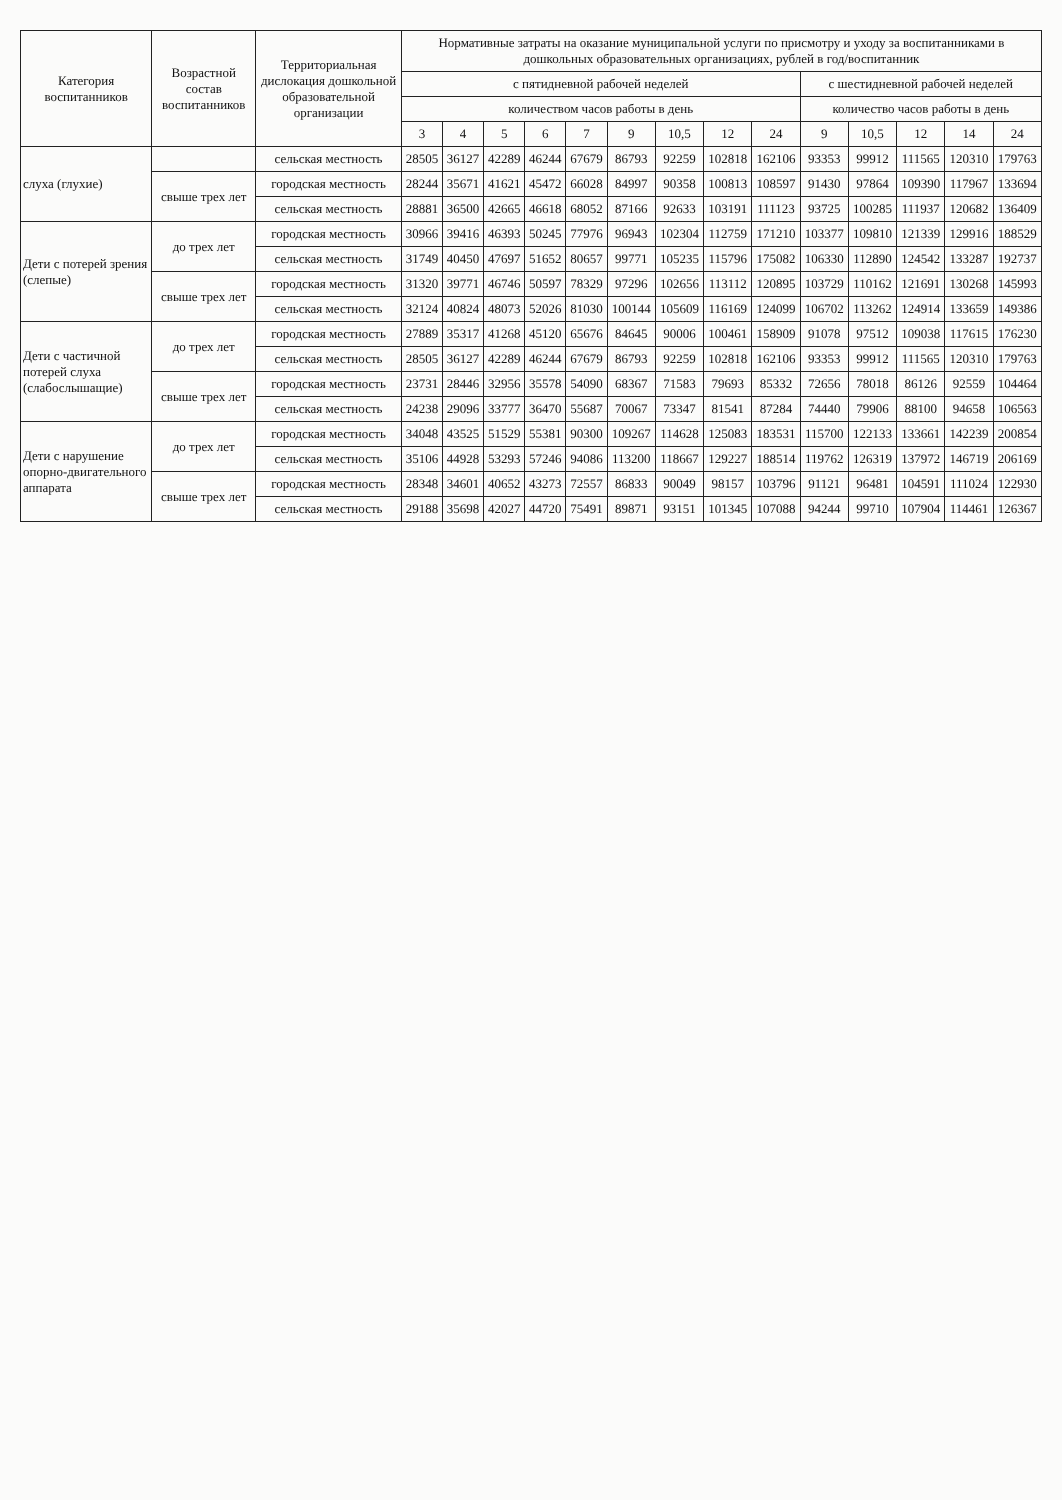| Категория воспитанников | Возрастной состав воспитанников | Территориальная дислокация дошкольной образовательной организации | Нормативные затраты на оказание муниципальной услуги по присмотру и уходу за воспитанниками в дошкольных образовательных организациях, рублей в год/воспитанник | | | | | | | | | | | | | |
| --- | --- | --- | --- | --- | --- | --- | --- | --- | --- | --- | --- | --- | --- | --- | --- | --- |
| | | | с пятидневной рабочей неделей | | | | | | | | | с шестидневной рабочей неделей | | | | |
| | | | количеством часов работы в день | | | | | | | | | количество часов работы в день | | | | |
| | | | 3 | 4 | 5 | 6 | 7 | 9 | 10,5 | 12 | 24 | 9 | 10,5 | 12 | 14 | 24 |
| слуха (глухие) | | сельская местность | 28505 | 36127 | 42289 | 46244 | 67679 | 86793 | 92259 | 102818 | 162106 | 93353 | 99912 | 111565 | 120310 | 179763 |
| | свыше трех лет | городская местность | 28244 | 35671 | 41621 | 45472 | 66028 | 84997 | 90358 | 100813 | 108597 | 91430 | 97864 | 109390 | 117967 | 133694 |
| | | сельская местность | 28881 | 36500 | 42665 | 46618 | 68052 | 87166 | 92633 | 103191 | 111123 | 93725 | 100285 | 111937 | 120682 | 136409 |
| Дети с потерей зрения (слепые) | до трех лет | городская местность | 30966 | 39416 | 46393 | 50245 | 77976 | 96943 | 102304 | 112759 | 171210 | 103377 | 109810 | 121339 | 129916 | 188529 |
| | | сельская местность | 31749 | 40450 | 47697 | 51652 | 80657 | 99771 | 105235 | 115796 | 175082 | 106330 | 112890 | 124542 | 133287 | 192737 |
| | свыше трех лет | городская местность | 31320 | 39771 | 46746 | 50597 | 78329 | 97296 | 102656 | 113112 | 120895 | 103729 | 110162 | 121691 | 130268 | 145993 |
| | | сельская местность | 32124 | 40824 | 48073 | 52026 | 81030 | 100144 | 105609 | 116169 | 124099 | 106702 | 113262 | 124914 | 133659 | 149386 |
| Дети с частичной потерей слуха (слабослышащие) | до трех лет | городская местность | 27889 | 35317 | 41268 | 45120 | 65676 | 84645 | 90006 | 100461 | 158909 | 91078 | 97512 | 109038 | 117615 | 176230 |
| | | сельская местность | 28505 | 36127 | 42289 | 46244 | 67679 | 86793 | 92259 | 102818 | 162106 | 93353 | 99912 | 111565 | 120310 | 179763 |
| | свыше трех лет | городская местность | 23731 | 28446 | 32956 | 35578 | 54090 | 68367 | 71583 | 79693 | 85332 | 72656 | 78018 | 86126 | 92559 | 104464 |
| | | сельская местность | 24238 | 29096 | 33777 | 36470 | 55687 | 70067 | 73347 | 81541 | 87284 | 74440 | 79906 | 88100 | 94658 | 106563 |
| Дети с нарушение опорно-двигательного аппарата | до трех лет | городская местность | 34048 | 43525 | 51529 | 55381 | 90300 | 109267 | 114628 | 125083 | 183531 | 115700 | 122133 | 133661 | 142239 | 200854 |
| | | сельская местность | 35106 | 44928 | 53293 | 57246 | 94086 | 113200 | 118667 | 129227 | 188514 | 119762 | 126319 | 137972 | 146719 | 206169 |
| | свыше трех лет | городская местность | 28348 | 34601 | 40652 | 43273 | 72557 | 86833 | 90049 | 98157 | 103796 | 91121 | 96481 | 104591 | 111024 | 122930 |
| | | сельская местность | 29188 | 35698 | 42027 | 44720 | 75491 | 89871 | 93151 | 101345 | 107088 | 94244 | 99710 | 107904 | 114461 | 126367 |